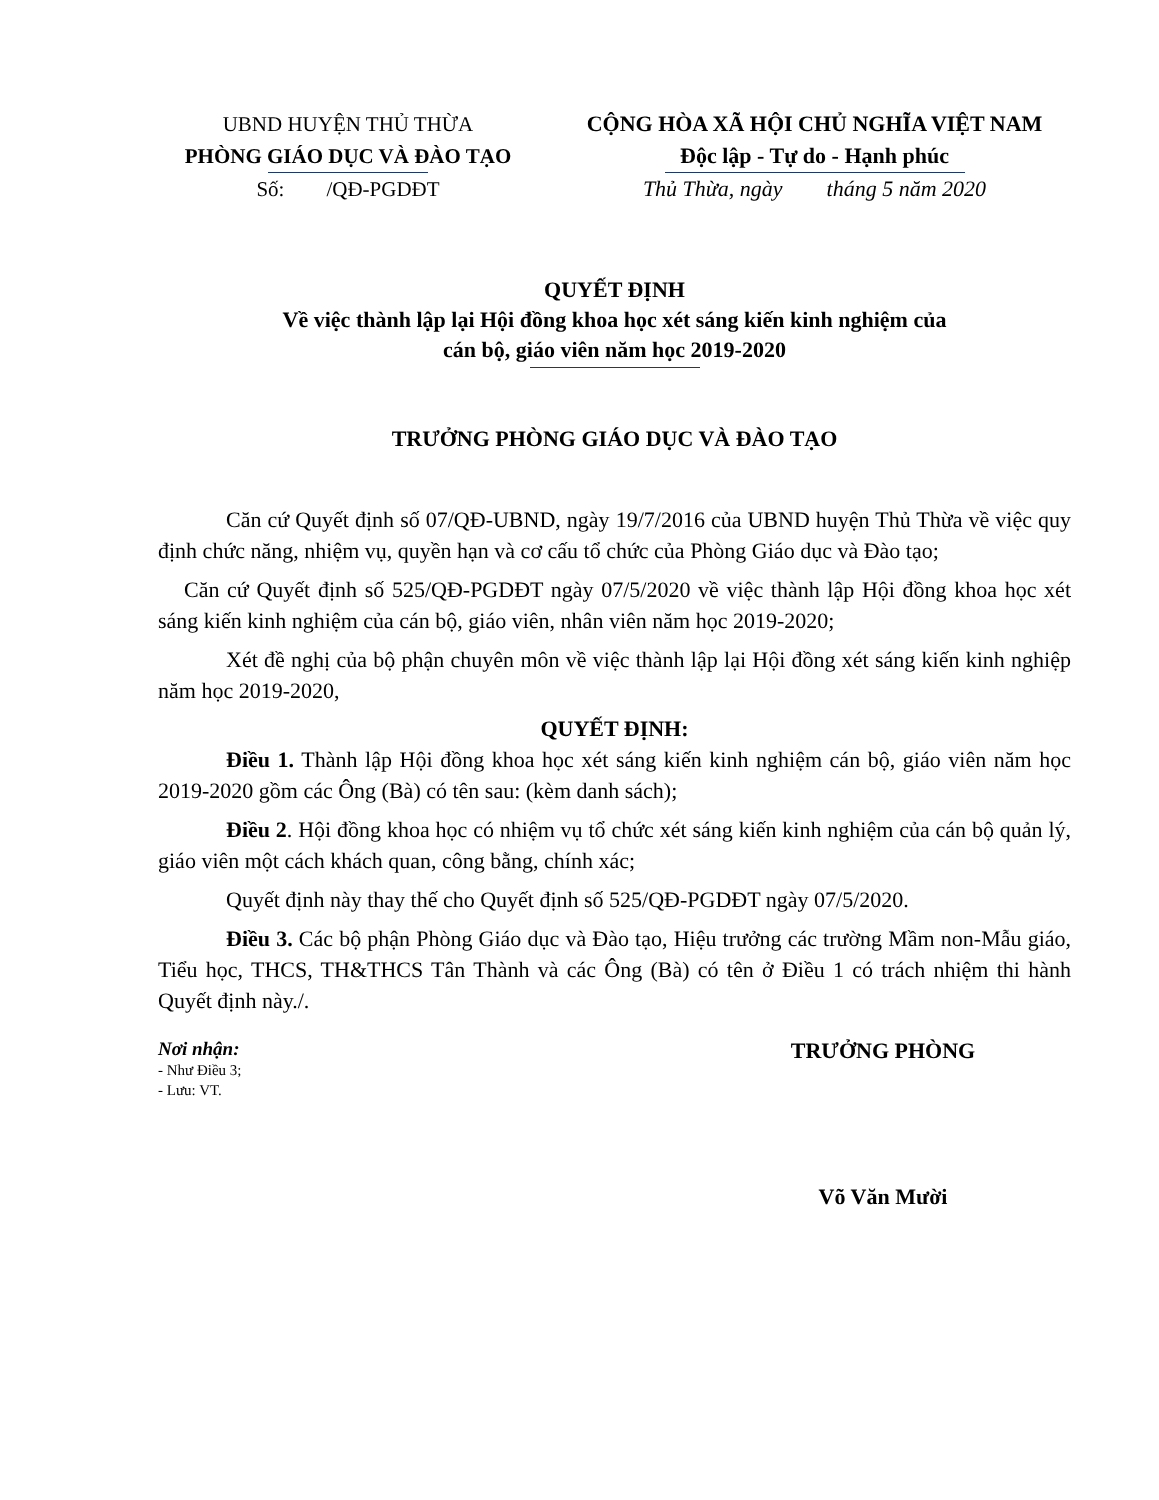UBND HUYỆN THỦ THỪA
PHÒNG GIÁO DỤC VÀ ĐÀO TẠO
Số: /QĐ-PGDĐT
CỘNG HÒA XÃ HỘI CHỦ NGHĨA VIỆT NAM
Độc lập - Tự do - Hạnh phúc
Thủ Thừa, ngày tháng 5 năm 2020
QUYẾT ĐỊNH
Về việc thành lập lại Hội đồng khoa học xét sáng kiến kinh nghiệm của
cán bộ, giáo viên năm học 2019-2020
TRƯỞNG PHÒNG GIÁO DỤC VÀ ĐÀO TẠO
Căn cứ Quyết định số 07/QĐ-UBND, ngày 19/7/2016 của UBND huyện Thủ Thừa về việc quy định chức năng, nhiệm vụ, quyền hạn và cơ cấu tổ chức của Phòng Giáo dục và Đào tạo;
Căn cứ Quyết định số 525/QĐ-PGDĐT ngày 07/5/2020 về việc thành lập Hội đồng khoa học xét sáng kiến kinh nghiệm của cán bộ, giáo viên, nhân viên năm học 2019-2020;
Xét đề nghị của bộ phận chuyên môn về việc thành lập lại Hội đồng xét sáng kiến kinh nghiệp năm học 2019-2020,
QUYẾT ĐỊNH:
Điều 1. Thành lập Hội đồng khoa học xét sáng kiến kinh nghiệm cán bộ, giáo viên năm học 2019-2020 gồm các Ông (Bà) có tên sau: (kèm danh sách);
Điều 2. Hội đồng khoa học có nhiệm vụ tổ chức xét sáng kiến kinh nghiệm của cán bộ quản lý, giáo viên một cách khách quan, công bằng, chính xác;
Quyết định này thay thế cho Quyết định số 525/QĐ-PGDĐT ngày 07/5/2020.
Điều 3. Các bộ phận Phòng Giáo dục và Đào tạo, Hiệu trưởng các trường Mầm non-Mẫu giáo, Tiểu học, THCS, TH&THCS Tân Thành và các Ông (Bà) có tên ở Điều 1 có trách nhiệm thi hành Quyết định này./.
Nơi nhận:
- Như Điều 3;
- Lưu: VT.
TRƯỞNG PHÒNG
Võ Văn Mười